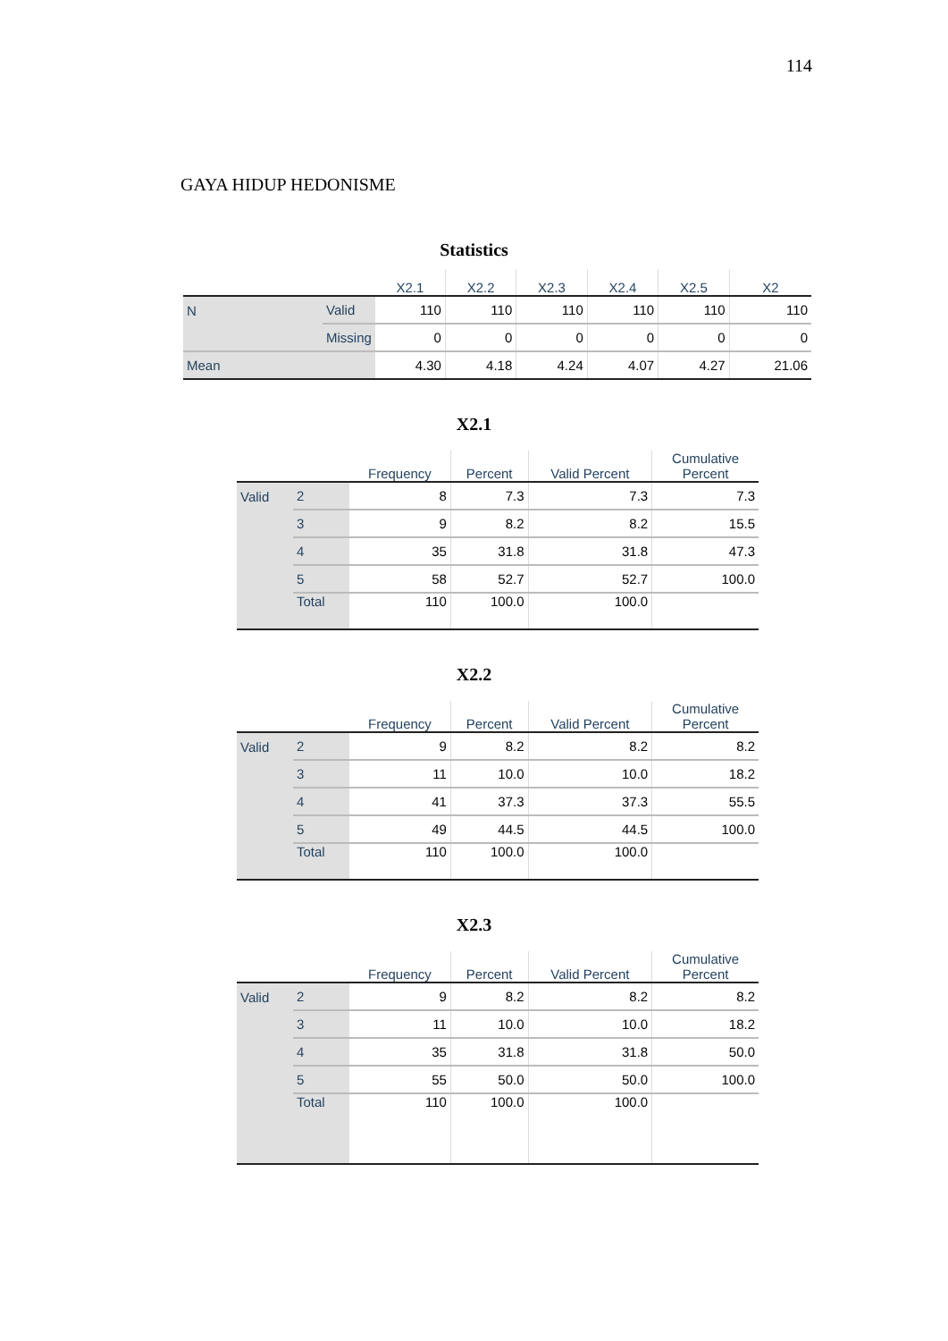114
GAYA HIDUP HEDONISME
Statistics
| | | X2.1 | X2.2 | X2.3 | X2.4 | X2.5 | X2 |
| --- | --- | --- | --- | --- | --- | --- | --- |
| N | Valid | 110 | 110 | 110 | 110 | 110 | 110 |
| | Missing | 0 | 0 | 0 | 0 | 0 | 0 |
| Mean | | 4.30 | 4.18 | 4.24 | 4.07 | 4.27 | 21.06 |
X2.1
| | | Frequency | Percent | Valid Percent | Cumulative Percent |
| --- | --- | --- | --- | --- | --- |
| Valid | 2 | 8 | 7.3 | 7.3 | 7.3 |
| | 3 | 9 | 8.2 | 8.2 | 15.5 |
| | 4 | 35 | 31.8 | 31.8 | 47.3 |
| | 5 | 58 | 52.7 | 52.7 | 100.0 |
| | Total | 110 | 100.0 | 100.0 | |
X2.2
| | | Frequency | Percent | Valid Percent | Cumulative Percent |
| --- | --- | --- | --- | --- | --- |
| Valid | 2 | 9 | 8.2 | 8.2 | 8.2 |
| | 3 | 11 | 10.0 | 10.0 | 18.2 |
| | 4 | 41 | 37.3 | 37.3 | 55.5 |
| | 5 | 49 | 44.5 | 44.5 | 100.0 |
| | Total | 110 | 100.0 | 100.0 | |
X2.3
| | | Frequency | Percent | Valid Percent | Cumulative Percent |
| --- | --- | --- | --- | --- | --- |
| Valid | 2 | 9 | 8.2 | 8.2 | 8.2 |
| | 3 | 11 | 10.0 | 10.0 | 18.2 |
| | 4 | 35 | 31.8 | 31.8 | 50.0 |
| | 5 | 55 | 50.0 | 50.0 | 100.0 |
| | Total | 110 | 100.0 | 100.0 | |